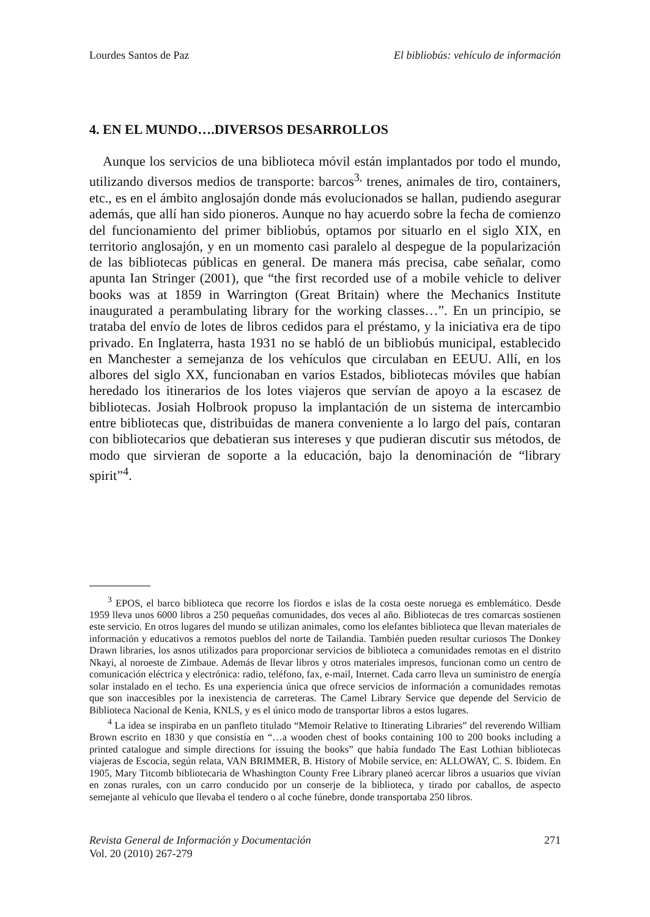Lourdes Santos de Paz El bibliobús: vehículo de información
4. EN EL MUNDO….DIVERSOS DESARROLLOS
Aunque los servicios de una biblioteca móvil están implantados por todo el mundo, utilizando diversos medios de transporte: barcos<sup>3,</sup> trenes, animales de tiro, containers, etc., es en el ámbito anglosajón donde más evolucionados se hallan, pudiendo asegurar además, que allí han sido pioneros. Aunque no hay acuerdo sobre la fecha de comienzo del funcionamiento del primer bibliobús, optamos por situarlo en el siglo XIX, en territorio anglosajón, y en un momento casi paralelo al despegue de la popularización de las bibliotecas públicas en general. De manera más precisa, cabe señalar, como apunta Ian Stringer (2001), que “the first recorded use of a mobile vehicle to deliver books was at 1859 in Warrington (Great Britain) where the Mechanics Institute inaugurated a perambulating library for the working classes…”. En un principio, se trataba del envío de lotes de libros cedidos para el préstamo, y la iniciativa era de tipo privado. En Inglaterra, hasta 1931 no se habló de un bibliobús municipal, establecido en Manchester a semejanza de los vehículos que circulaban en EEUU. Allí, en los albores del siglo XX, funcionaban en varios Estados, bibliotecas móviles que habían heredado los itinerarios de los lotes viajeros que servían de apoyo a la escasez de bibliotecas. Josiah Holbrook propuso la implantación de un sistema de intercambio entre bibliotecas que, distribuidas de manera conveniente a lo largo del país, contaran con bibliotecarios que debatieran sus intereses y que pudieran discutir sus métodos, de modo que sirvieran de soporte a la educación, bajo la denominación de “library spirit”<sup>4</sup>.
<sup>3</sup> EPOS, el barco biblioteca que recorre los fiordos e islas de la costa oeste noruega es emblemático. Desde 1959 lleva unos 6000 libros a 250 pequeñas comunidades, dos veces al año. Bibliotecas de tres comarcas sostienen este servicio. En otros lugares del mundo se utilizan animales, como los elefantes biblioteca que llevan materiales de información y educativos a remotos pueblos del norte de Tailandia. También pueden resultar curiosos The Donkey Drawn libraries, los asnos utilizados para proporcionar servicios de biblioteca a comunidades remotas en el distrito Nkayi, al noroeste de Zimbaue. Además de llevar libros y otros materiales impresos, funcionan como un centro de comunicación eléctrica y electrónica: radio, teléfono, fax, e-mail, Internet. Cada carro lleva un suministro de energía solar instalado en el techo. Es una experiencia única que ofrece servicios de información a comunidades remotas que son inaccesibles por la inexistencia de carreteras. The Camel Library Service que depende del Servicio de Biblioteca Nacional de Kenia, KNLS, y es el único modo de transportar libros a estos lugares.
<sup>4</sup> La idea se inspiraba en un panfleto titulado “Memoir Relative to Itinerating Libraries” del reverendo William Brown escrito en 1830 y que consistía en “…a wooden chest of books containing 100 to 200 books including a printed catalogue and simple directions for issuing the books” que había fundado The East Lothian bibliotecas viajeras de Escocia, según relata, VAN BRIMMER, B. History of Mobile service, en: ALLOWAY, C. S. Ibidem. En 1905, Mary Titcomb bibliotecaria de Whashington County Free Library planeó acercar libros a usuarios que vivían en zonas rurales, con un carro conducido por un conserje de la biblioteca, y tirado por caballos, de aspecto semejante al vehículo que llevaba el tendero o al coche fúnebre, donde transportaba 250 libros.
Revista General de Información y Documentación
Vol. 20 (2010) 267-279 271